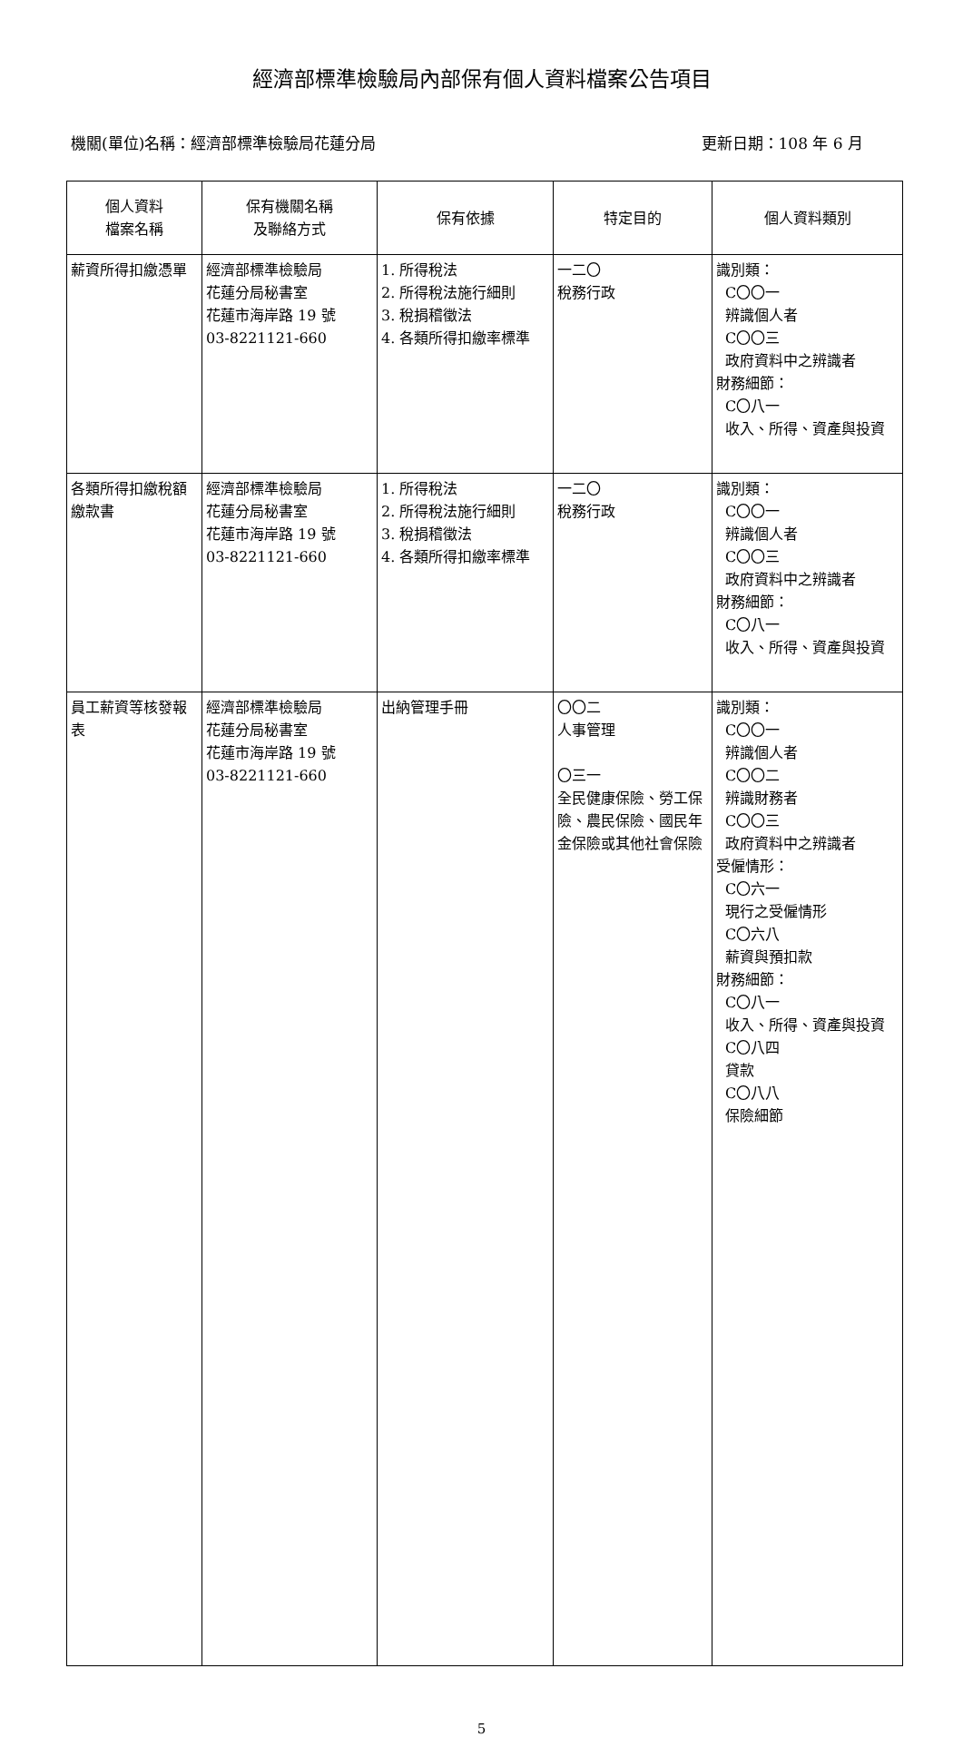經濟部標準檢驗局內部保有個人資料檔案公告項目
機關(單位)名稱：經濟部標準檢驗局花蓮分局 更新日期：108 年 6 月
| 個人資料 檔案名稱 | 保有機關名稱 及聯絡方式 | 保有依據 | 特定目的 | 個人資料類別 |
| --- | --- | --- | --- | --- |
| 薪資所得扣繳憑單 | 經濟部標準檢驗局 花蓮分局秘書室 花蓮市海岸路 19 號 03-8221121-660 | 1. 所得稅法 2. 所得稅法施行細則 3. 稅捐稽徵法 4. 各類所得扣繳率標準 | 一二〇 稅務行政 | 識別類： C〇〇一 辨識個人者 C〇〇三 政府資料中之辨識者 財務細節： C〇八一 收入、所得、資產與投資 |
| 各類所得扣繳稅額繳款書 | 經濟部標準檢驗局 花蓮分局秘書室 花蓮市海岸路 19 號 03-8221121-660 | 1. 所得稅法 2. 所得稅法施行細則 3. 稅捐稽徵法 4. 各類所得扣繳率標準 | 一二〇 稅務行政 | 識別類： C〇〇一 辨識個人者 C〇〇三 政府資料中之辨識者 財務細節： C〇八一 收入、所得、資產與投資 |
| 員工薪資等核發報表 | 經濟部標準檢驗局 花蓮分局秘書室 花蓮市海岸路 19 號 03-8221121-660 | 出納管理手冊 | 〇〇二 人事管理 〇三一 全民健康保險、勞工保險、農民保險、國民年金保險或其他社會保險 | 識別類： C〇〇一 辨識個人者 C〇〇二 辨識財務者 C〇〇三 政府資料中之辨識者 受僱情形： C〇六一 現行之受僱情形 C〇六八 薪資與預扣款 財務細節： C〇八一 收入、所得、資產與投資 C〇八四 貸款 C〇八八 保險細節 |
5